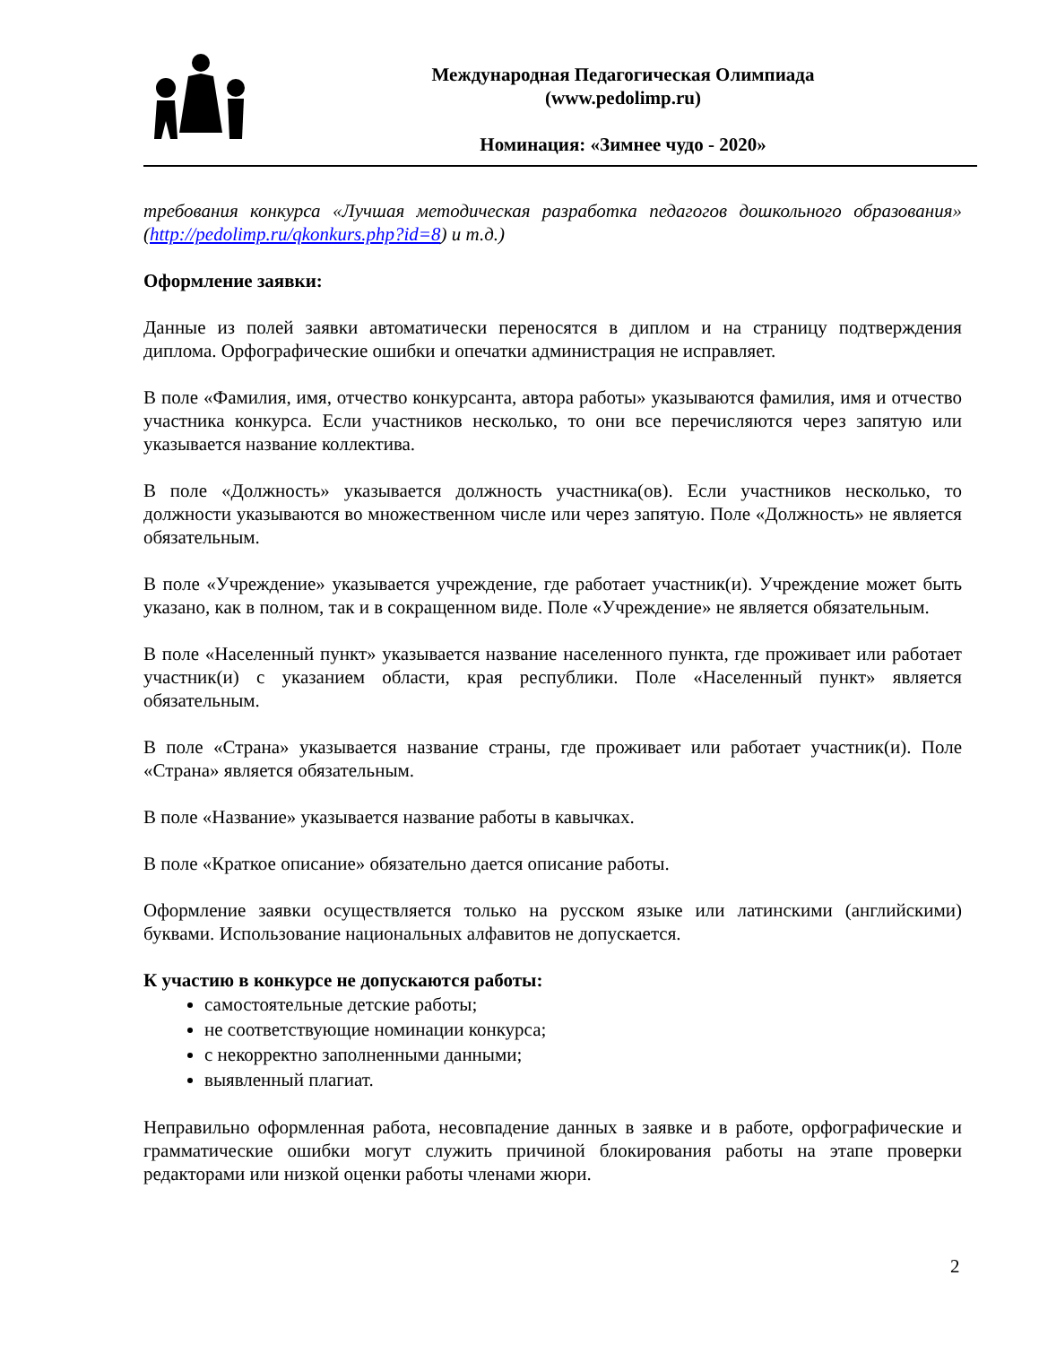Международная Педагогическая Олимпиада
(www.pedolimp.ru)
Номинация: «Зимнее чудо - 2020»
требования конкурса «Лучшая методическая разработка педагогов дошкольного образования» (http://pedolimp.ru/qkonkurs.php?id=8) и т.д.)
Оформление заявки:
Данные из полей заявки автоматически переносятся в диплом и на страницу подтверждения диплома. Орфографические ошибки и опечатки администрация не исправляет.
В поле «Фамилия, имя, отчество конкурсанта, автора работы» указываются фамилия, имя и отчество участника конкурса. Если участников несколько, то они все перечисляются через запятую или указывается название коллектива.
В поле «Должность» указывается должность участника(ов). Если участников несколько, то должности указываются во множественном числе или через запятую. Поле «Должность» не является обязательным.
В поле «Учреждение» указывается учреждение, где работает участник(и). Учреждение может быть указано, как в полном, так и в сокращенном виде. Поле «Учреждение» не является обязательным.
В поле «Населенный пункт» указывается название населенного пункта, где проживает или работает участник(и) с указанием области, края республики. Поле «Населенный пункт» является обязательным.
В поле «Страна» указывается название страны, где проживает или работает участник(и). Поле «Страна» является обязательным.
В поле «Название» указывается название работы в кавычках.
В поле «Краткое описание» обязательно дается описание работы.
Оформление заявки осуществляется только на русском языке или латинскими (английскими) буквами. Использование национальных алфавитов не допускается.
К участию в конкурсе не допускаются работы:
самостоятельные детские работы;
не соответствующие номинации конкурса;
с некорректно заполненными данными;
выявленный плагиат.
Неправильно оформленная работа, несовпадение данных в заявке и в работе, орфографические и грамматические ошибки могут служить причиной блокирования работы на этапе проверки редакторами или низкой оценки работы членами жюри.
2